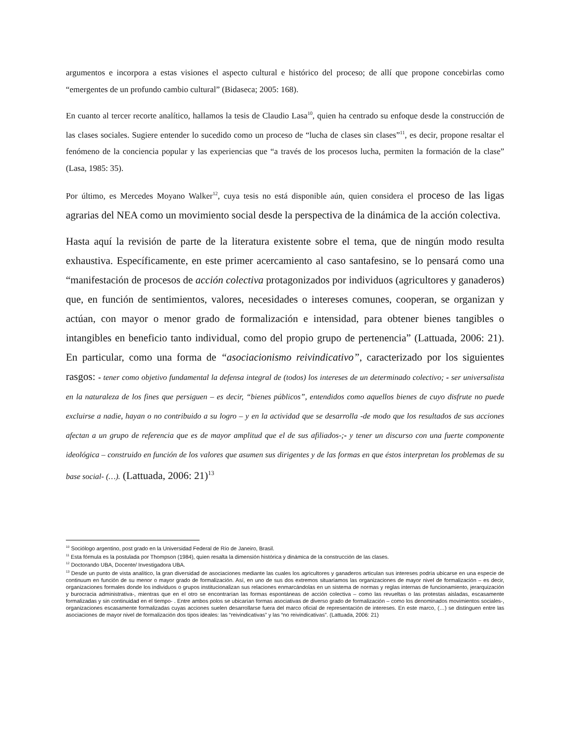argumentos e incorpora a estas visiones el aspecto cultural e histórico del proceso; de allí que propone concebirlas como “emergentes de un profundo cambio cultural” (Bidaseca; 2005: 168).
En cuanto al tercer recorte analítico, hallamos la tesis de Claudio Lasa<sup>10</sup>, quien ha centrado su enfoque desde la construcción de las clases sociales. Sugiere entender lo sucedido como un proceso de “lucha de clases sin clases”<sup>11</sup>, es decir, propone resaltar el fenómeno de la conciencia popular y las experiencias que “a través de los procesos lucha, permiten la formación de la clase” (Lasa, 1985: 35).
Por último, es Mercedes Moyano Walker<sup>12</sup>, cuya tesis no está disponible aún, quien considera el proceso de las ligas agrarias del NEA como un movimiento social desde la perspectiva de la dinámica de la acción colectiva.
Hasta aquí la revisión de parte de la literatura existente sobre el tema, que de ningún modo resulta exhaustiva. Específicamente, en este primer acercamiento al caso santafesino, se lo pensará como una “manifestación de procesos de acción colectiva protagonizados por individuos (agricultores y ganaderos) que, en función de sentimientos, valores, necesidades o intereses comunes, cooperan, se organizan y actúan, con mayor o menor grado de formalización e intensidad, para obtener bienes tangibles o intangibles en beneficio tanto individual, como del propio grupo de pertenencia” (Lattuada, 2006: 21). En particular, como una forma de “asociacionismo reivindicativo”, caracterizado por los siguientes rasgos: - tener como objetivo fundamental la defensa integral de (todos) los intereses de un determinado colectivo; - ser universalista en la naturaleza de los fines que persiguen – es decir, “bienes públicos”, entendidos como aquellos bienes de cuyo disfrute no puede excluirse a nadie, hayan o no contribuido a su logro – y en la actividad que se desarrolla -de modo que los resultados de sus acciones afectan a un grupo de referencia que es de mayor amplitud que el de sus afiliados-;- y tener un discurso con una fuerte componente ideológica – construido en función de los valores que asumen sus dirigentes y de las formas en que éstos interpretan los problemas de su base social- (…). (Lattuada, 2006: 21)<sup>13</sup>
<sup>10</sup> Sociólogo argentino, post grado en la Universidad Federal de Río de Janeiro, Brasil.
<sup>11</sup> Esta fórmula es la postulada por Thompson (1984), quien resalta la dimensión histórica y dinámica de la construcción de las clases.
<sup>12</sup> Doctorando UBA, Docente/ Investigadora UBA.
<sup>13</sup> Desde un punto de vista analítico, la gran diversidad de asociaciones mediante las cuales los agricultores y ganaderos articulan sus intereses podría ubicarse en una especie de continuum en función de su menor o mayor grado de formalización. Así, en uno de sus dos extremos situaríamos las organizaciones de mayor nivel de formalización – es decir, organizaciones formales donde los individuos o grupos institucionalizan sus relaciones enmarcándolas en un sistema de normas y reglas internas de funcionamiento, jerarquización y burocracia administrativa-, mientras que en el otro se encontrarían las formas espontáneas de acción colectiva – como las revueltas o las protestas aisladas, escasamente formalizadas y sin continuidad en el tiempo- . Entre ambos polos se ubicarían formas asociativas de diverso grado de formalización – como los denominados movimientos sociales-, organizaciones escasamente formalizadas cuyas acciones suelen desarrollarse fuera del marco oficial de representación de intereses. En este marco, (…) se distinguen entre las asociaciones de mayor nivel de formalización dos tipos ideales: las “reivindicativas” y las “no reivindicativas”. (Lattuada, 2006: 21)